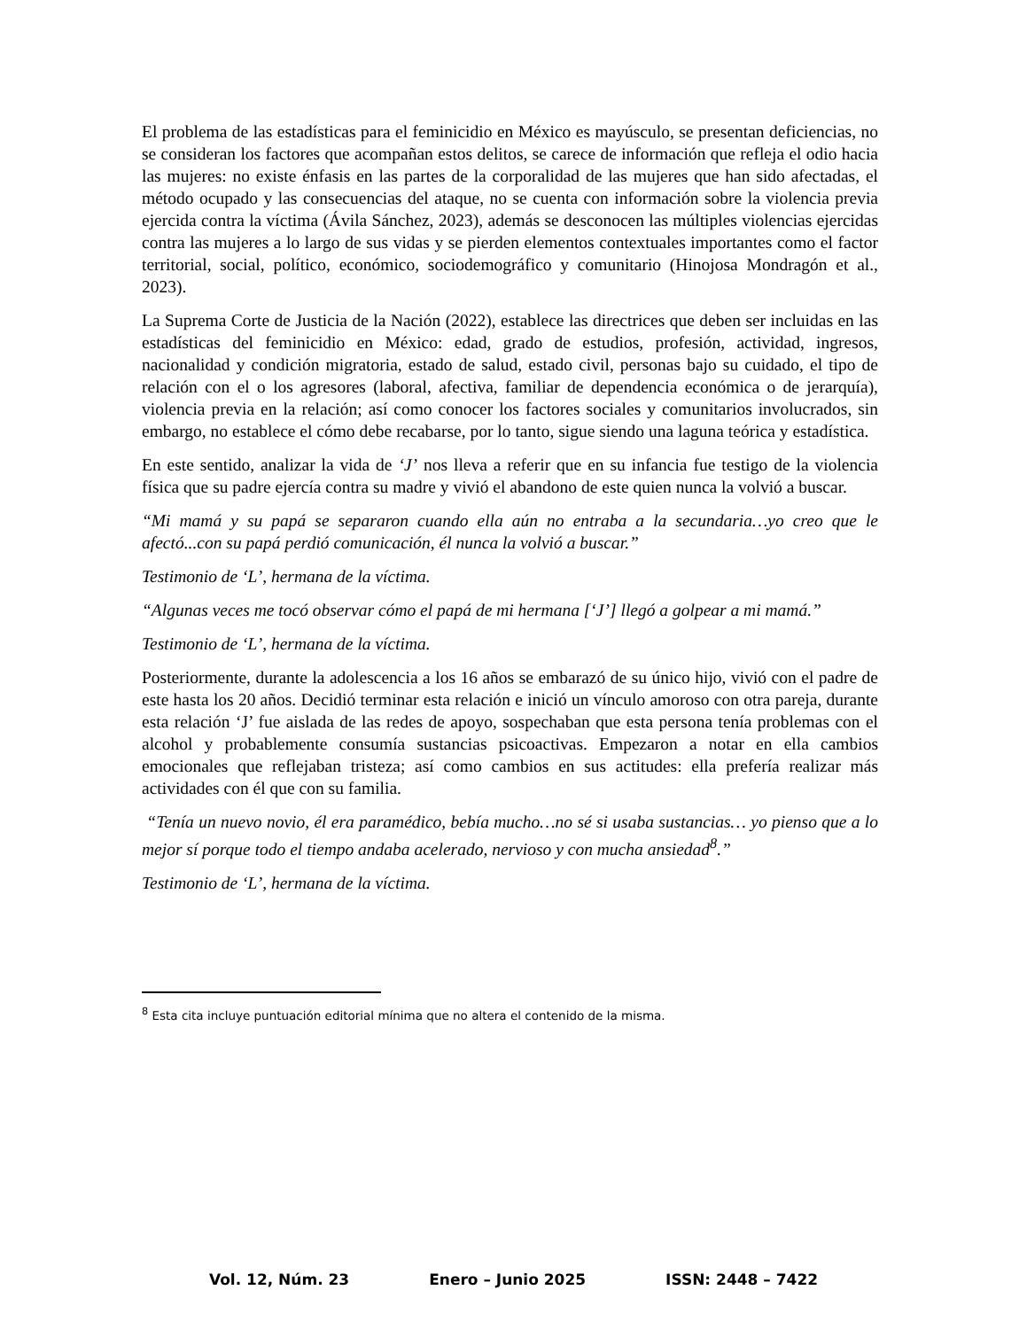El problema de las estadísticas para el feminicidio en México es mayúsculo, se presentan deficiencias, no se consideran los factores que acompañan estos delitos, se carece de información que refleja el odio hacia las mujeres: no existe énfasis en las partes de la corporalidad de las mujeres que han sido afectadas, el método ocupado y las consecuencias del ataque, no se cuenta con información sobre la violencia previa ejercida contra la víctima (Ávila Sánchez, 2023), además se desconocen las múltiples violencias ejercidas contra las mujeres a lo largo de sus vidas y se pierden elementos contextuales importantes como el factor territorial, social, político, económico, sociodemográfico y comunitario (Hinojosa Mondragón et al., 2023).
La Suprema Corte de Justicia de la Nación (2022), establece las directrices que deben ser incluidas en las estadísticas del feminicidio en México: edad, grado de estudios, profesión, actividad, ingresos, nacionalidad y condición migratoria, estado de salud, estado civil, personas bajo su cuidado, el tipo de relación con el o los agresores (laboral, afectiva, familiar de dependencia económica o de jerarquía), violencia previa en la relación; así como conocer los factores sociales y comunitarios involucrados, sin embargo, no establece el cómo debe recabarse, por lo tanto, sigue siendo una laguna teórica y estadística.
En este sentido, analizar la vida de ‘J’ nos lleva a referir que en su infancia fue testigo de la violencia física que su padre ejercía contra su madre y vivió el abandono de este quien nunca la volvió a buscar.
“Mi mamá y su papá se separaron cuando ella aún no entraba a la secundaria…yo creo que le afectó...con su papá perdió comunicación, él nunca la volvió a buscar.”
Testimonio de ‘L’, hermana de la víctima.
“Algunas veces me tocó observar cómo el papá de mi hermana [‘J’] llegó a golpear a mi mamá.”
Testimonio de ‘L’, hermana de la víctima.
Posteriormente, durante la adolescencia a los 16 años se embarazó de su único hijo, vivió con el padre de este hasta los 20 años. Decidió terminar esta relación e inició un vínculo amoroso con otra pareja, durante esta relación ‘J’ fue aislada de las redes de apoyo, sospechaban que esta persona tenía problemas con el alcohol y probablemente consumía sustancias psicoactivas. Empezaron a notar en ella cambios emocionales que reflejaban tristeza; así como cambios en sus actitudes: ella prefería realizar más actividades con él que con su familia.
“Tenía un nuevo novio, él era paramédico, bebía mucho…no sé si usaba sustancias… yo pienso que a lo mejor sí porque todo el tiempo andaba acelerado, nervioso y con mucha ansiedad<sup>8</sup>.”
Testimonio de ‘L’, hermana de la víctima.
<sup>8</sup> Esta cita incluye puntuación editorial mínima que no altera el contenido de la misma.
Vol. 12, Núm. 23 Enero – Junio 2025 ISSN: 2448 – 7422